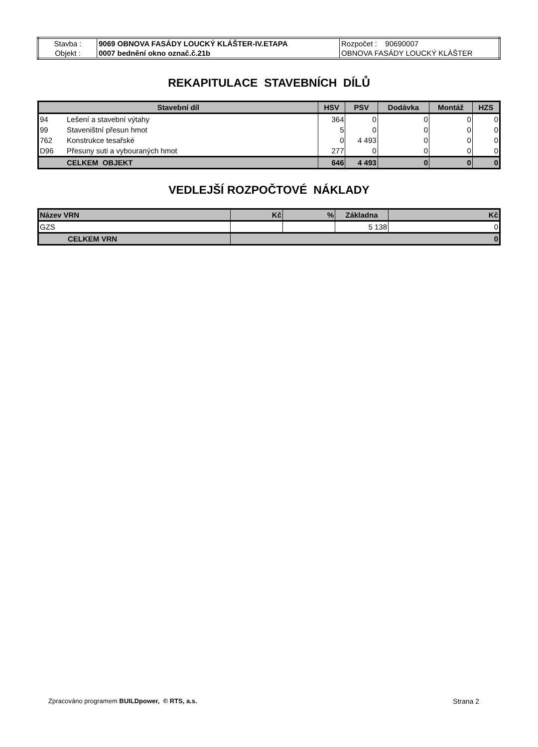| Stavba : | 9069 OBNOVA FASÁDY LOUCKÝ KLÁŠTER-IV.ETAPA | Rozpočet : 90690007 |
| Objekt : | 0007 bednění okno označ.č.21b | OBNOVA FASÁDY LOUCKÝ KLÁŠTER |
REKAPITULACE STAVEBNÍCH DÍLŮ
| Stavební díl | | HSV | PSV | Dodávka | Montáž | HZS |
| --- | --- | --- | --- | --- | --- | --- |
| 94 | Lešení a stavební výtahy | 364 | 0 | 0 | 0 | 0 |
| 99 | Staveništní přesun hmot | 5 | 0 | 0 | 0 | 0 |
| 762 | Konstrukce tesařské | 0 | 4 493 | 0 | 0 | 0 |
| D96 | Přesuny suti a vybouraných hmot | 277 | 0 | 0 | 0 | 0 |
| | CELKEM OBJEKT | 646 | 4 493 | 0 | 0 | 0 |
VEDLEJŠÍ ROZPOČTOVÉ NÁKLADY
| Název VRN | Kč | % | Základna | Kč |
| --- | --- | --- | --- | --- |
| GZS | | | 5 138 | 0 |
| CELKEM VRN | 0 | | | |
Zpracováno programem BUILDpower, © RTS, a.s. Strana 2